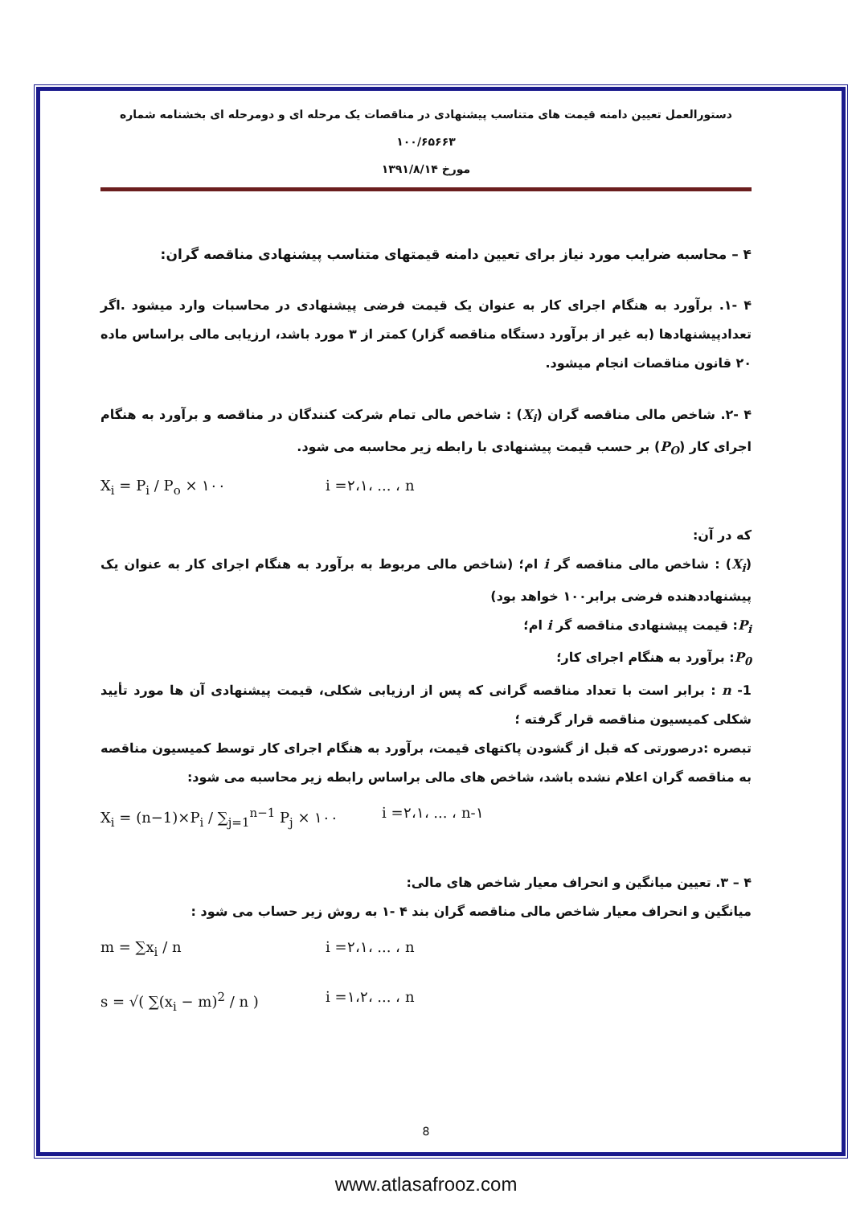دستورالعمل تعیین دامنه قیمت های متناسب پیشنهادی در مناقصات یک مرحله ای و دومرحله ای بخشنامه شماره ۱۰۰/۶۵۶۶۳
مورخ ۱۳۹۱/۸/۱۴
۴ – محاسبه ضرایب مورد نیاز برای تعیین دامنه قیمتهای متناسب پیشنهادی مناقصه گران:
۴ -۱. برآورد به هنگام اجرای کار به عنوان یک قیمت فرضی پیشنهادی در محاسبات وارد میشود .اگر تعدادپیشنهادها (به غیر از برآورد دستگاه مناقصه گزار) کمتر از ۳ مورد باشد، ارزیابی مالی براساس ماده ۲۰ قانون مناقصات انجام میشود.
۴ -۲. شاخص مالی مناقصه گران (X<sub>i</sub>) : شاخص مالی تمام شرکت کنندگان در مناقصه و برآورد به هنگام اجرای کار (P<sub>O</sub>) بر حسب قیمت پیشنهادی با رابطه زیر محاسبه می شود.
X<sub>i</sub> = P<sub>i</sub> / P<sub>o</sub> × ۱۰۰ i =۲،۱، ... ، n
که در آن:
(X<sub>i</sub>) : شاخص مالی مناقصه گر i ام؛ (شاخص مالی مربوط به برآورد به هنگام اجرای کار به عنوان یک پیشنهاددهنده فرضی برابر۱۰۰ خواهد بود)
P<sub>i</sub>: قیمت پیشنهادی مناقصه گر i ام؛
P<sub>0</sub>: برآورد به هنگام اجرای کار؛
1- n : برابر است با تعداد مناقصه گرانی که پس از ارزیابی شکلی، قیمت پیشنهادی آن ها مورد تأیید شکلی کمیسیون مناقصه قرار گرفته ؛
تبصره :درصورتی که قبل از گشودن پاکتهای قیمت، برآورد به هنگام اجرای کار توسط کمیسیون مناقصه به مناقصه گران اعلام نشده باشد، شاخص های مالی براساس رابطه زیر محاسبه می شود:
X<sub>i</sub> = (n−1)×P<sub>i</sub> / ∑<sub>j=1</sub><sup>n−1</sup> P<sub>j</sub> × ۱۰۰ i =۲،۱، ... ، n-۱
۴ – ۳. تعیین میانگین و انحراف معیار شاخص های مالی:
میانگین و انحراف معیار شاخص مالی مناقصه گران بند ۴ -۱ به روش زیر حساب می شود :
m = ∑x<sub>i</sub> / n i =۲،۱، ... ، n
s = √( ∑(x<sub>i</sub> − m)<sup>2</sup> / n ) i =۱،۲، ... ، n
8
www.atlasafrooz.com